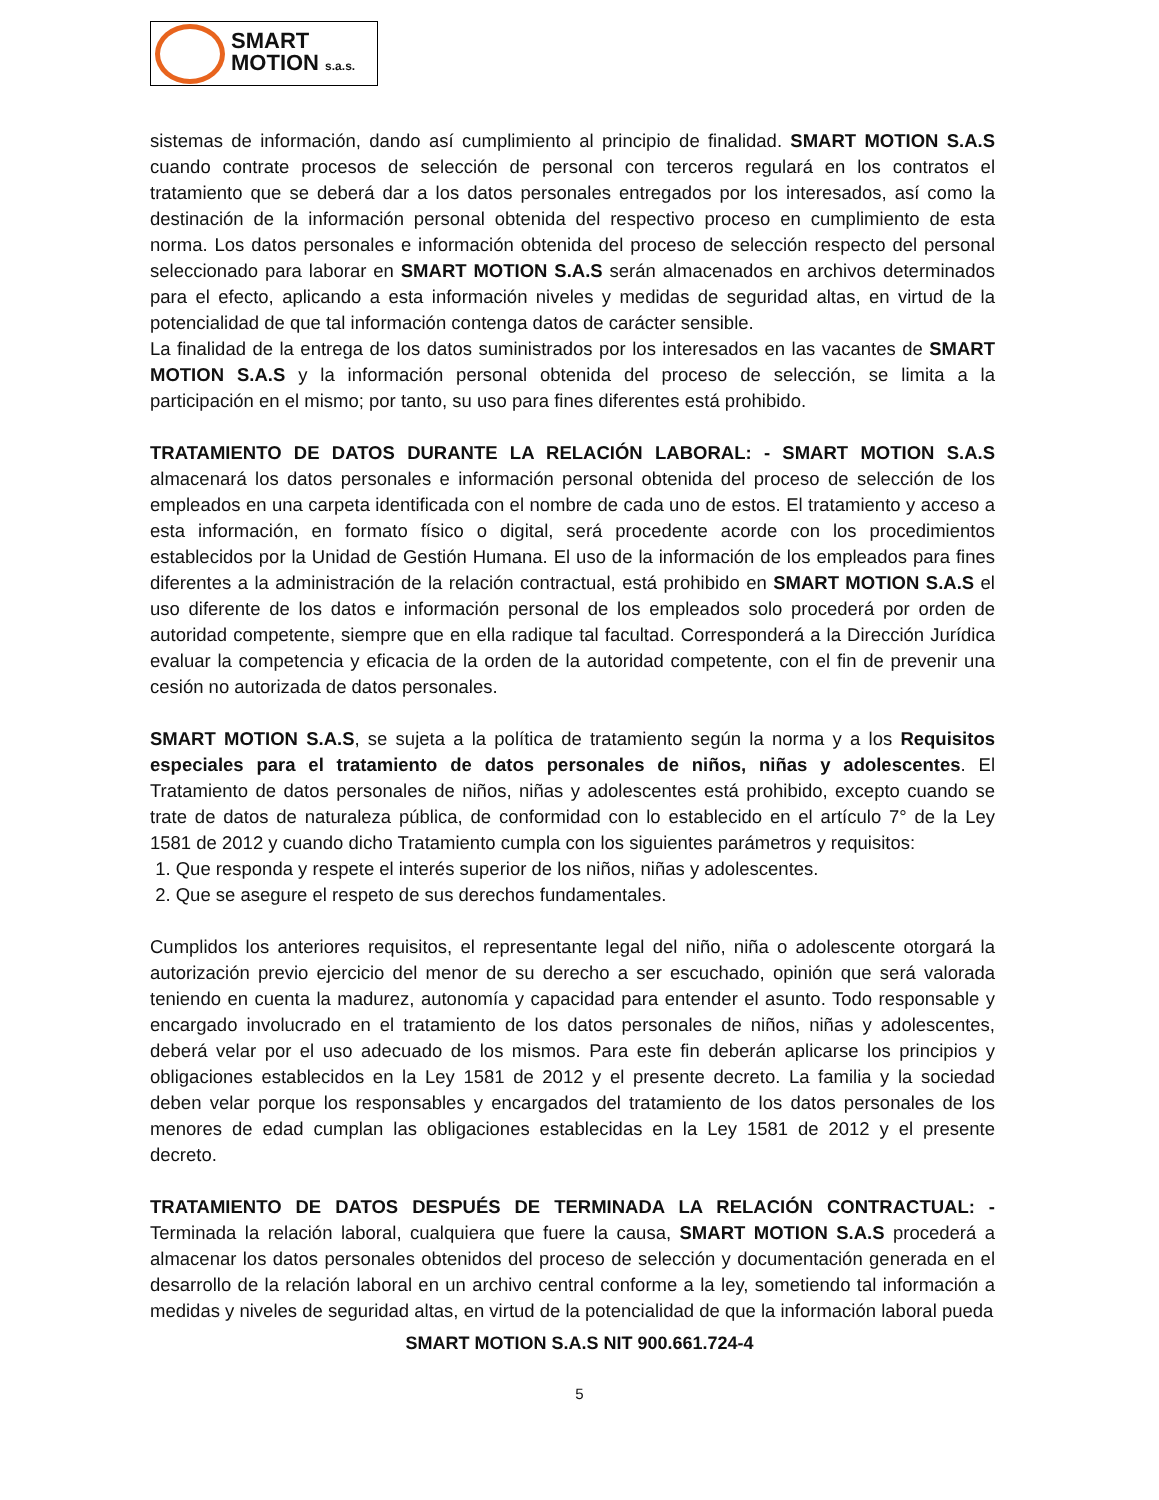SMART
MOTION s.a.s.
sistemas de información, dando así cumplimiento al principio de finalidad. SMART MOTION S.A.S cuando contrate procesos de selección de personal con terceros regulará en los contratos el tratamiento que se deberá dar a los datos personales entregados por los interesados, así como la destinación de la información personal obtenida del respectivo proceso en cumplimiento de esta norma. Los datos personales e información obtenida del proceso de selección respecto del personal seleccionado para laborar en SMART MOTION S.A.S serán almacenados en archivos determinados para el efecto, aplicando a esta información niveles y medidas de seguridad altas, en virtud de la potencialidad de que tal información contenga datos de carácter sensible.
La finalidad de la entrega de los datos suministrados por los interesados en las vacantes de SMART MOTION S.A.S y la información personal obtenida del proceso de selección, se limita a la participación en el mismo; por tanto, su uso para fines diferentes está prohibido.
TRATAMIENTO DE DATOS DURANTE LA RELACIÓN LABORAL: - SMART MOTION S.A.S almacenará los datos personales e información personal obtenida del proceso de selección de los empleados en una carpeta identificada con el nombre de cada uno de estos. El tratamiento y acceso a esta información, en formato físico o digital, será procedente acorde con los procedimientos establecidos por la Unidad de Gestión Humana. El uso de la información de los empleados para fines diferentes a la administración de la relación contractual, está prohibido en SMART MOTION S.A.S el uso diferente de los datos e información personal de los empleados solo procederá por orden de autoridad competente, siempre que en ella radique tal facultad. Corresponderá a la Dirección Jurídica evaluar la competencia y eficacia de la orden de la autoridad competente, con el fin de prevenir una cesión no autorizada de datos personales.
SMART MOTION S.A.S, se sujeta a la política de tratamiento según la norma y a los Requisitos especiales para el tratamiento de datos personales de niños, niñas y adolescentes. El Tratamiento de datos personales de niños, niñas y adolescentes está prohibido, excepto cuando se trate de datos de naturaleza pública, de conformidad con lo establecido en el artículo 7° de la Ley 1581 de 2012 y cuando dicho Tratamiento cumpla con los siguientes parámetros y requisitos:
1. Que responda y respete el interés superior de los niños, niñas y adolescentes.
2. Que se asegure el respeto de sus derechos fundamentales.
Cumplidos los anteriores requisitos, el representante legal del niño, niña o adolescente otorgará la autorización previo ejercicio del menor de su derecho a ser escuchado, opinión que será valorada teniendo en cuenta la madurez, autonomía y capacidad para entender el asunto. Todo responsable y encargado involucrado en el tratamiento de los datos personales de niños, niñas y adolescentes, deberá velar por el uso adecuado de los mismos. Para este fin deberán aplicarse los principios y obligaciones establecidos en la Ley 1581 de 2012 y el presente decreto. La familia y la sociedad deben velar porque los responsables y encargados del tratamiento de los datos personales de los menores de edad cumplan las obligaciones establecidas en la Ley 1581 de 2012 y el presente decreto.
TRATAMIENTO DE DATOS DESPUÉS DE TERMINADA LA RELACIÓN CONTRACTUAL: - Terminada la relación laboral, cualquiera que fuere la causa, SMART MOTION S.A.S procederá a almacenar los datos personales obtenidos del proceso de selección y documentación generada en el desarrollo de la relación laboral en un archivo central conforme a la ley, sometiendo tal información a medidas y niveles de seguridad altas, en virtud de la potencialidad de que la información laboral pueda
SMART MOTION S.A.S NIT 900.661.724-4
5